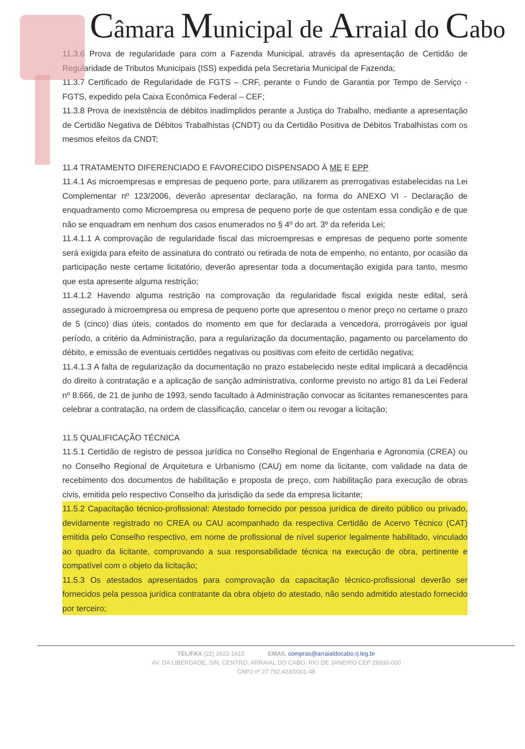Câmara Municipal de Arraial do Cabo
11.3.6 Prova de regularidade para com a Fazenda Municipal, através da apresentação de Certidão de Regularidade de Tributos Municipais (ISS) expedida pela Secretaria Municipal de Fazenda;
11.3.7 Certificado de Regularidade de FGTS – CRF, perante o Fundo de Garantia por Tempo de Serviço - FGTS, expedido pela Caixa Econômica Federal – CEF;
11.3.8 Prova de inexistência de débitos inadimplidos perante a Justiça do Trabalho, mediante a apresentação de Certidão Negativa de Débitos Trabalhistas (CNDT) ou da Certidão Positiva de Débitos Trabalhistas com os mesmos efeitos da CNDT;
11.4 TRATAMENTO DIFERENCIADO E FAVORECIDO DISPENSADO À ME E EPP
11.4.1 As microempresas e empresas de pequeno porte, para utilizarem as prerrogativas estabelecidas na Lei Complementar nº 123/2006, deverão apresentar declaração, na forma do ANEXO VI - Declaração de enquadramento como Microempresa ou empresa de pequeno porte de que ostentam essa condição e de que não se enquadram em nenhum dos casos enumerados no § 4º do art. 3º da referida Lei;
11.4.1.1 A comprovação de regularidade fiscal das microempresas e empresas de pequeno porte somente será exigida para efeito de assinatura do contrato ou retirada de nota de empenho, no entanto, por ocasião da participação neste certame licitatório, deverão apresentar toda a documentação exigida para tanto, mesmo que esta apresente alguma restrição;
11.4.1.2 Havendo alguma restrição na comprovação da regularidade fiscal exigida neste edital, será assegurado à microempresa ou empresa de pequeno porte que apresentou o menor preço no certame o prazo de 5 (cinco) dias úteis, contados do momento em que for declarada a vencedora, prorrogáveis por igual período, a critério da Administração, para a regularização da documentação, pagamento ou parcelamento do débito, e emissão de eventuais certidões negativas ou positivas com efeito de certidão negativa;
11.4.1.3 A falta de regularização da documentação no prazo estabelecido neste edital implicará a decadência do direito à contratação e a aplicação de sanção administrativa, conforme previsto no artigo 81 da Lei Federal nº 8.666, de 21 de junho de 1993, sendo facultado à Administração convocar as licitantes remanescentes para celebrar a contratação, na ordem de classificação, cancelar o item ou revogar a licitação;
11.5 QUALIFICAÇÃO TÉCNICA
11.5.1 Certidão de registro de pessoa jurídica no Conselho Regional de Engenharia e Agronomia (CREA) ou no Conselho Regional de Arquitetura e Urbanismo (CAU) em nome da licitante, com validade na data de recebimento dos documentos de habilitação e proposta de preço, com habilitação para execução de obras civis, emitida pelo respectivo Conselho da jurisdição da sede da empresa licitante;
11.5.2 Capacitação técnico-profissional: Atestado fornecido por pessoa jurídica de direito público ou privado, devidamente registrado no CREA ou CAU acompanhado da respectiva Certidão de Acervo Técnico (CAT) emitida pelo Conselho respectivo, em nome de profissional de nível superior legalmente habilitado, vinculado ao quadro da licitante, comprovando a sua responsabilidade técnica na execução de obra, pertinente e compatível com o objeto da licitação;
11.5.3 Os atestados apresentados para comprovação da capacitação técnico-profissional deverão ser fornecidos pela pessoa jurídica contratante da obra objeto do atestado, não sendo admitido atestado fornecido por terceiro;
TEL/FAX (22) 2622-1615 EMAIL compras@arraialdocabo.rj.leg.br
AV. DA LIBERDADE, S/N, CENTRO, ARRAIAL DO CABO, RIO DE JANEIRO CEP 28930-000
CNPJ nº 27.792.423/0001-48